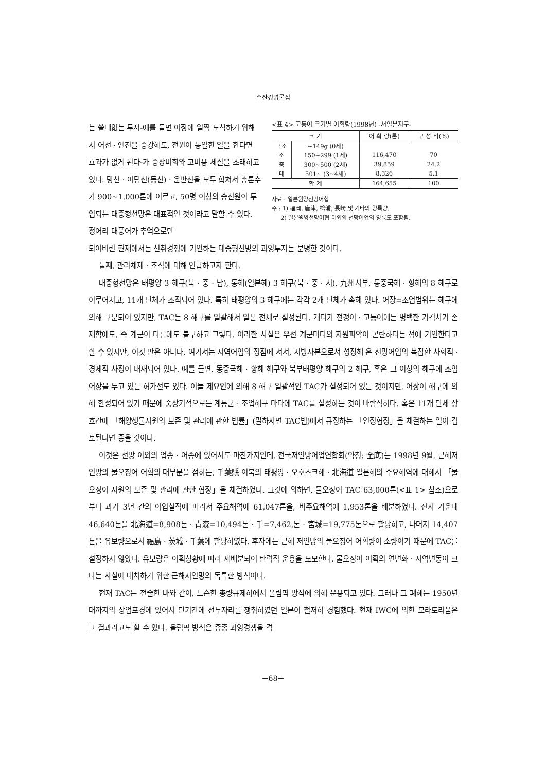수산경영론집
는 쓸데없는 투자-예를 들면 어장에 일찍 도착하기 위해서 어선 · 엔진을 증강해도, 전원이 동일한 일을 한다면 효과가 없게 된다-가 증장비화와 고비용 체질을 초래하고 있다. 망선 · 어탐선(등선) · 운반선을 모두 합쳐서 총톤수가 900∼1,000톤에 이르고, 50명 이상의 승선원이 투입되는 대중형선망은 대표적인 것이라고 말할 수 있다. 정어리 대풍어가 추억으로만
<표 4> 고등어 크기별 어획량(1998년) -서일본지구-
| 크 기 | | 어 획 량(톤) | 구 성 비(%) |
| --- | --- | --- | --- |
| 극소 | ∼149g (0세) | | |
| 소 | 150∼299 (1세) | 116,470 | 70 |
| 중 | 300∼500 (2세) | 39,859 | 24.2 |
| 대 | 501∼ (3∼4세) | 8,326 | 5.1 |
| 합 계 | | 164,655 | 100 |
자료 : 일본원양선망어협
주 : 1) 福岡, 唐津, 松浦, 長崎 및 기타의 양륙량.
2) 일본원양선망어협 이외의 선망어업의 양륙도 포함됨.
되어버린 현재에서는 선취경쟁에 기인하는 대중형선망의 과잉투자는 분명한 것이다.
둘째, 관리체제 · 조직에 대해 언급하고자 한다.
대중형선망은 태평양 3 해구(북 · 중 · 남), 동해(일본해) 3 해구(북 · 중 · 서), 九州서부, 동중국해 · 황해의 8 해구로 이루어지고, 11개 단체가 조직되어 있다. 특히 태평양의 3 해구에는 각각 2개 단체가 속해 있다. 어장=조업범위는 해구에 의해 구분되어 있지만, TAC는 8 해구를 일괄해서 일본 전체로 설정된다. 게다가 전갱이 · 고등어에는 명백한 가격차가 존재함에도, 즉 계군이 다름에도 불구하고 그렇다. 이러한 사실은 우선 계군마다의 자원파악이 곤란하다는 점에 기인한다고 할 수 있지만, 이것 만은 아니다. 여기서는 지역어업의 정점에 서서, 지방자본으로서 성장해 온 선망어업의 복잡한 사회적 · 경제적 사정이 내재되어 있다. 예를 들면, 동중국해 · 황해 해구와 북부태평양 해구의 2 해구, 혹은 그 이상의 해구에 조업어장을 두고 있는 허가선도 있다. 이들 제요인에 의해 8 해구 일괄적인 TAC가 설정되어 있는 것이지만, 어장이 해구에 의해 한정되어 있기 때문에 중장기적으로는 계통군 · 조업해구 마다에 TAC를 설정하는 것이 바람직하다. 혹은 11개 단체 상호간에 「해양생물자원의 보존 및 관리에 관한 법률」(말하자면 TAC법)에서 규정하는 「인정협정」을 체결하는 일이 검토된다면 좋을 것이다.
이것은 선망 이외의 업종 · 어종에 있어서도 마찬가지인데, 전국저인망어업연합회(약칭: 全底)는 1998년 9월, 근해저인망의 물오징어 어획의 대부분을 점하는, 千葉縣 이북의 태평양 · 오호츠크해 · 北海道 일본해의 주요해역에 대해서 「물오징어 자원의 보존 및 관리에 관한 협정」을 체결하였다. 그것에 의하면, 물오징어 TAC 63,000톤(<표 1> 참조)으로부터 과거 3년 간의 어업실적에 따라서 주요해역에 61,047톤을, 비주요해역에 1,953톤을 배분하였다. 전자 가운데 46,640톤을 北海道=8,908톤 · 青森=10,494톤 · 手=7,462,톤 · 宮城=19,775톤으로 할당하고, 나머지 14,407톤을 유보량으로서 福島 · 茨城 · 千葉에 할당하였다. 후자에는 근해 저인망의 물오징어 어획량이 소량이기 때문에 TAC를 설정하지 않았다. 유보량은 어획상황에 따라 재배분되어 탄력적 운용을 도모한다. 물오징어 어획의 연변화 · 지역변동이 크다는 사실에 대처하기 위한 근해저인망의 독특한 방식이다.
현재 TAC는 전술한 바와 같이, 느슨한 총량규제하에서 올림픽 방식에 의해 운용되고 있다. 그러나 그 폐해는 1950년대까지의 상업포경에 있어서 단기간에 선두자리를 쟁취하였던 일본이 철저히 경험했다. 현재 IWC에 의한 모라토리움은 그 결과라고도 할 수 있다. 올림픽 방식은 종종 과잉경쟁을 격
－68－